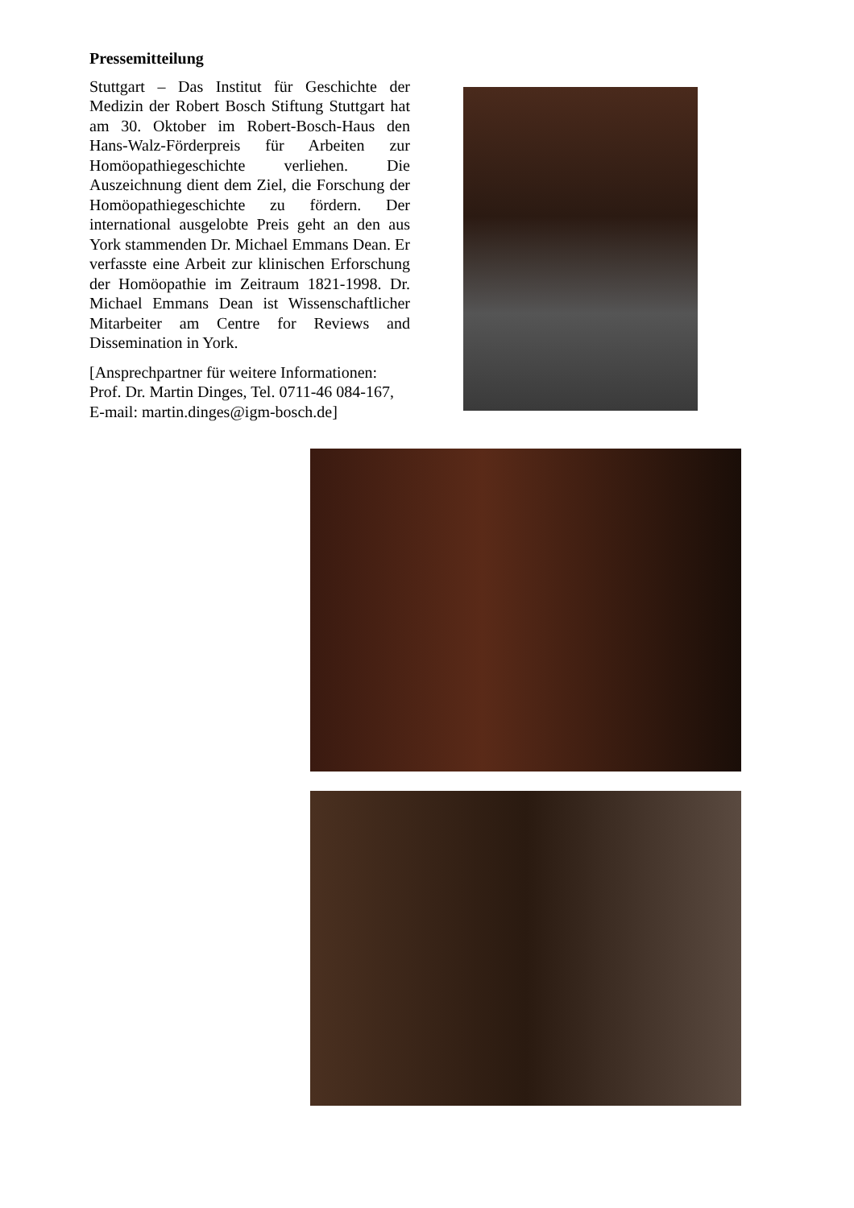Pressemitteilung
Stuttgart – Das Institut für Geschichte der Medizin der Robert Bosch Stiftung Stuttgart hat am 30. Oktober im Robert-Bosch-Haus den Hans-Walz-Förderpreis für Arbeiten zur Homöopathiegeschichte verliehen. Die Auszeichnung dient dem Ziel, die Forschung der Homöopathiegeschichte zu fördern. Der international ausgelobte Preis geht an den aus York stammenden Dr. Michael Emmans Dean. Er verfasste eine Arbeit zur klinischen Erforschung der Homöopathie im Zeitraum 1821-1998. Dr. Michael Emmans Dean ist Wissenschaftlicher Mitarbeiter am Centre for Reviews and Dissemination in York.
[Ansprechpartner für weitere Informationen: Prof. Dr. Martin Dinges, Tel. 0711-46 084-167, E-mail: martin.dinges@igm-bosch.de]